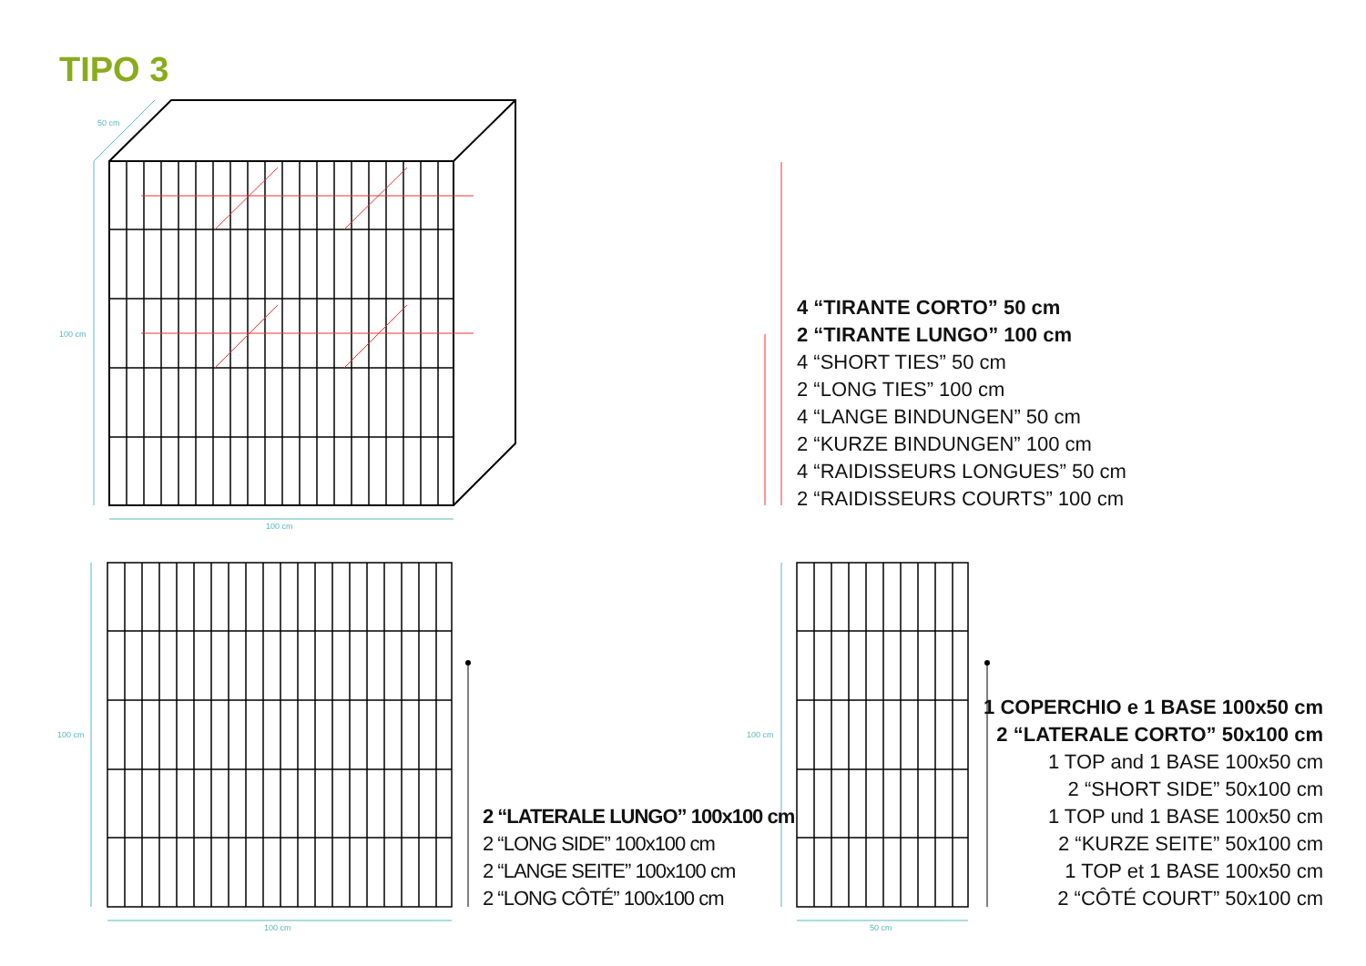TIPO 3
50 cm
100 cm
100 cm
100 cm
100 cm
100 cm
50 cm
4 “TIRANTE CORTO” 50 cm
2 “TIRANTE LUNGO” 100 cm
4 “SHORT TIES” 50 cm
2 “LONG TIES” 100 cm
4 “LANGE BINDUNGEN” 50 cm
2 “KURZE BINDUNGEN” 100 cm
4 “RAIDISSEURS LONGUES” 50 cm
2 “RAIDISSEURS COURTS” 100 cm
2 “LATERALE LUNGO” 100x100 cm
2 “LONG SIDE” 100x100 cm
2 “LANGE SEITE” 100x100 cm
2 “LONG CÔTÉ” 100x100 cm
1 COPERCHIO e 1 BASE 100x50 cm
2 “LATERALE CORTO” 50x100 cm
1 TOP and 1 BASE 100x50 cm
2 “SHORT SIDE” 50x100 cm
1 TOP und 1 BASE 100x50 cm
2 “KURZE SEITE” 50x100 cm
1 TOP et 1 BASE 100x50 cm
2 “CÔTÉ COURT” 50x100 cm